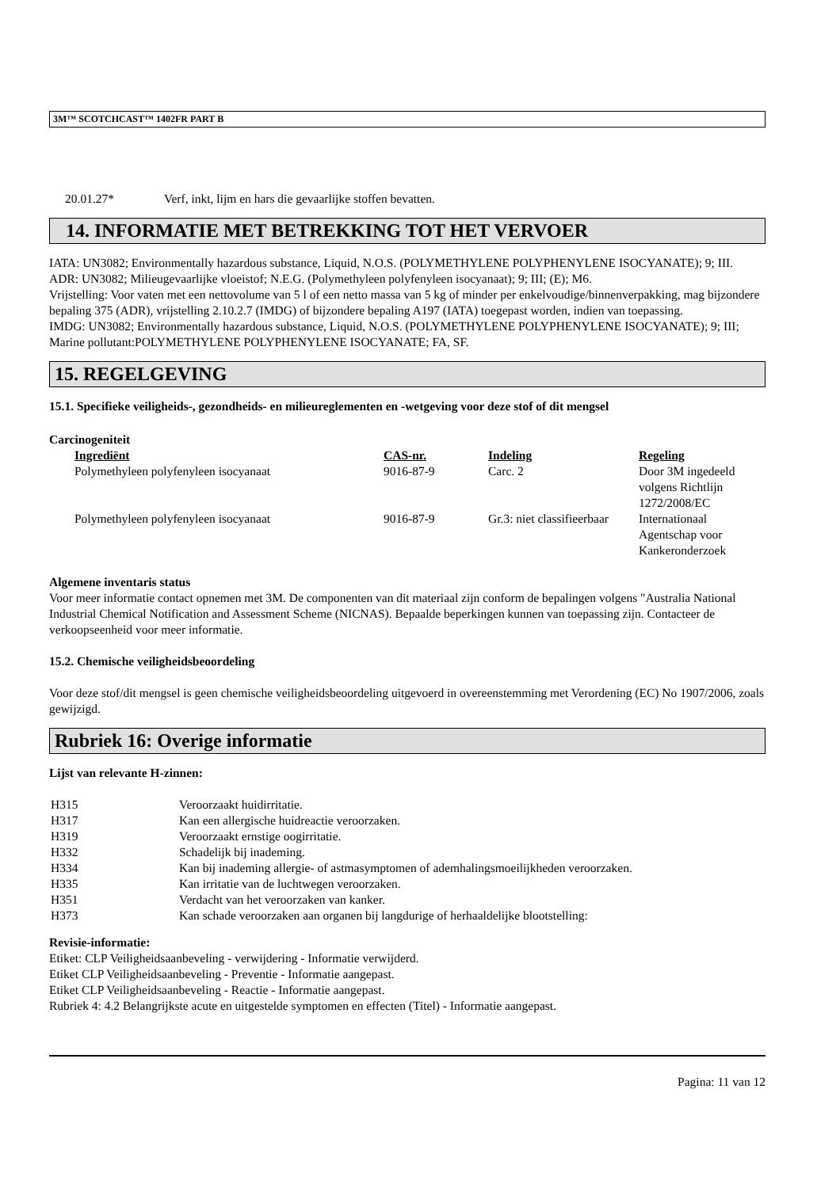3M™ SCOTCHCAST™ 1402FR PART B
| 20.01.27* | Verf, inkt, lijm en hars die gevaarlijke stoffen bevatten. |
14. INFORMATIE MET BETREKKING TOT HET VERVOER
IATA: UN3082; Environmentally hazardous substance, Liquid, N.O.S. (POLYMETHYLENE POLYPHENYLENE ISOCYANATE); 9; III.
ADR: UN3082; Milieugevaarlijke vloeistof; N.E.G. (Polymethyleen polyfenyleen isocyanaat); 9; III; (E); M6.
Vrijstelling: Voor vaten met een nettovolume van 5 l of een netto massa van 5 kg of minder per enkelvoudige/binnenverpakking, mag bijzondere bepaling 375 (ADR), vrijstelling 2.10.2.7 (IMDG) of bijzondere bepaling A197 (IATA) toegepast worden, indien van toepassing.
IMDG: UN3082; Environmentally hazardous substance, Liquid, N.O.S. (POLYMETHYLENE POLYPHENYLENE ISOCYANATE); 9; III; Marine pollutant:POLYMETHYLENE POLYPHENYLENE ISOCYANATE; FA, SF.
15. REGELGEVING
15.1. Specifieke veiligheids-, gezondheids- en milieureglementen en -wetgeving voor deze stof of dit mengsel
Carcinogeniteit
| Ingrediënt | CAS-nr. | Indeling | Regeling |
| --- | --- | --- | --- |
| Polymethyleen polyfenyleen isocyanaat | 9016-87-9 | Carc. 2 | Door 3M ingedeeld volgens Richtlijn 1272/2008/EC |
| Polymethyleen polyfenyleen isocyanaat | 9016-87-9 | Gr.3: niet classifieerbaar | Internationaal Agentschap voor Kankeronderzoek |
Algemene inventaris status
Voor meer informatie contact opnemen met 3M. De componenten van dit materiaal zijn conform de bepalingen volgens "Australia National Industrial Chemical Notification and Assessment Scheme (NICNAS). Bepaalde beperkingen kunnen van toepassing zijn. Contacteer de verkoopseenheid voor meer informatie.
15.2. Chemische veiligheidsbeoordeling
Voor deze stof/dit mengsel is geen chemische veiligheidsbeoordeling uitgevoerd in overeenstemming met Verordening (EC) No 1907/2006, zoals gewijzigd.
Rubriek 16: Overige informatie
Lijst van relevante H-zinnen:
| H315 | Veroorzaakt huidirritatie. |
| H317 | Kan een allergische huidreactie veroorzaken. |
| H319 | Veroorzaakt ernstige oogirritatie. |
| H332 | Schadelijk bij inademing. |
| H334 | Kan bij inademing allergie- of astmasymptomen of ademhalingsmoeilijkheden veroorzaken. |
| H335 | Kan irritatie van de luchtwegen veroorzaken. |
| H351 | Verdacht van het veroorzaken van kanker. |
| H373 | Kan schade veroorzaken aan organen bij langdurige of herhaaldelijke blootstelling: |
Revisie-informatie:
Etiket: CLP Veiligheidsaanbeveling - verwijdering - Informatie verwijderd.
Etiket CLP Veiligheidsaanbeveling - Preventie - Informatie aangepast.
Etiket CLP Veiligheidsaanbeveling - Reactie - Informatie aangepast.
Rubriek 4: 4.2 Belangrijkste acute en uitgestelde symptomen en effecten (Titel) - Informatie aangepast.
Pagina: 11 van 12